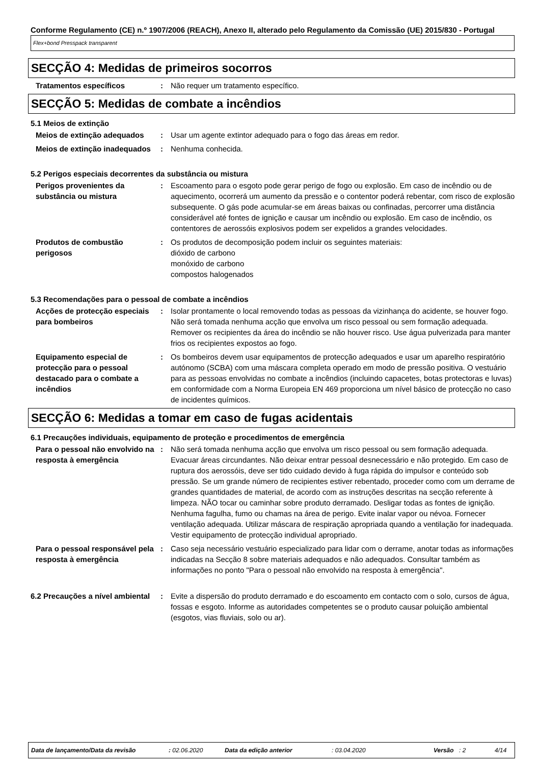Conforme Regulamento (CE) n.º 1907/2006 (REACH), Anexo II, alterado pelo Regulamento da Comissão (UE) 2015/830 - Portugal
Flex+bond Presspack transparent
SECÇÃO 4: Medidas de primeiros socorros
Tratamentos específicos : Não requer um tratamento específico.
SECÇÃO 5: Medidas de combate a incêndios
5.1 Meios de extinção
Meios de extinção adequados : Usar um agente extintor adequado para o fogo das áreas em redor.
Meios de extinção inadequados
: Nenhuma conhecida.
5.2 Perigos especiais decorrentes da substância ou mistura
Perigos provenientes da substância ou mistura
: Escoamento para o esgoto pode gerar perigo de fogo ou explosão. Em caso de incêndio ou de aquecimento, ocorrerá um aumento da pressão e o contentor poderá rebentar, com risco de explosão subsequente. O gás pode acumular-se em áreas baixas ou confinadas, percorrer uma distância considerável até fontes de ignição e causar um incêndio ou explosão. Em caso de incêndio, os contentores de aerossóis explosivos podem ser expelidos a grandes velocidades.
Produtos de combustão perigosos
: Os produtos de decomposição podem incluir os seguintes materiais:
dióxido de carbono
monóxido de carbono
compostos halogenados
5.3 Recomendações para o pessoal de combate a incêndios
Acções de protecção especiais para bombeiros
: Isolar prontamente o local removendo todas as pessoas da vizinhança do acidente, se houver fogo. Não será tomada nenhuma acção que envolva um risco pessoal ou sem formação adequada. Remover os recipientes da área do incêndio se não houver risco. Use água pulverizada para manter frios os recipientes expostos ao fogo.
Equipamento especial de protecção para o pessoal destacado para o combate a incêndios
: Os bombeiros devem usar equipamentos de protecção adequados e usar um aparelho respiratório autónomo (SCBA) com uma máscara completa operado em modo de pressão positiva. O vestuário para as pessoas envolvidas no combate a incêndios (incluindo capacetes, botas protectoras e luvas) em conformidade com a Norma Europeia EN 469 proporciona um nível básico de protecção no caso de incidentes químicos.
SECÇÃO 6: Medidas a tomar em caso de fugas acidentais
6.1 Precauções individuais, equipamento de proteção e procedimentos de emergência
Para o pessoal não envolvido na resposta à emergência
: Não será tomada nenhuma acção que envolva um risco pessoal ou sem formação adequada. Evacuar áreas circundantes. Não deixar entrar pessoal desnecessário e não protegido. Em caso de ruptura dos aerossóis, deve ser tido cuidado devido à fuga rápida do impulsor e conteúdo sob pressão. Se um grande número de recipientes estiver rebentado, proceder como com um derrame de grandes quantidades de material, de acordo com as instruções descritas na secção referente à limpeza. NÃO tocar ou caminhar sobre produto derramado. Desligar todas as fontes de ignição. Nenhuma fagulha, fumo ou chamas na área de perigo. Evite inalar vapor ou névoa. Fornecer ventilação adequada. Utilizar máscara de respiração apropriada quando a ventilação for inadequada. Vestir equipamento de protecção individual apropriado.
Para o pessoal responsável pela resposta à emergência
: Caso seja necessário vestuário especializado para lidar com o derrame, anotar todas as informações indicadas na Secção 8 sobre materiais adequados e não adequados. Consultar também as informações no ponto "Para o pessoal não envolvido na resposta à emergência".
6.2 Precauções a nível ambiental
: Evite a dispersão do produto derramado e do escoamento em contacto com o solo, cursos de água, fossas e esgoto. Informe as autoridades competentes se o produto causar poluição ambiental (esgotos, vias fluviais, solo ou ar).
Data de lançamento/Data da revisão: 02.06.2020 Data da edição anterior: 03.04.2020 Versão: 2 4/14